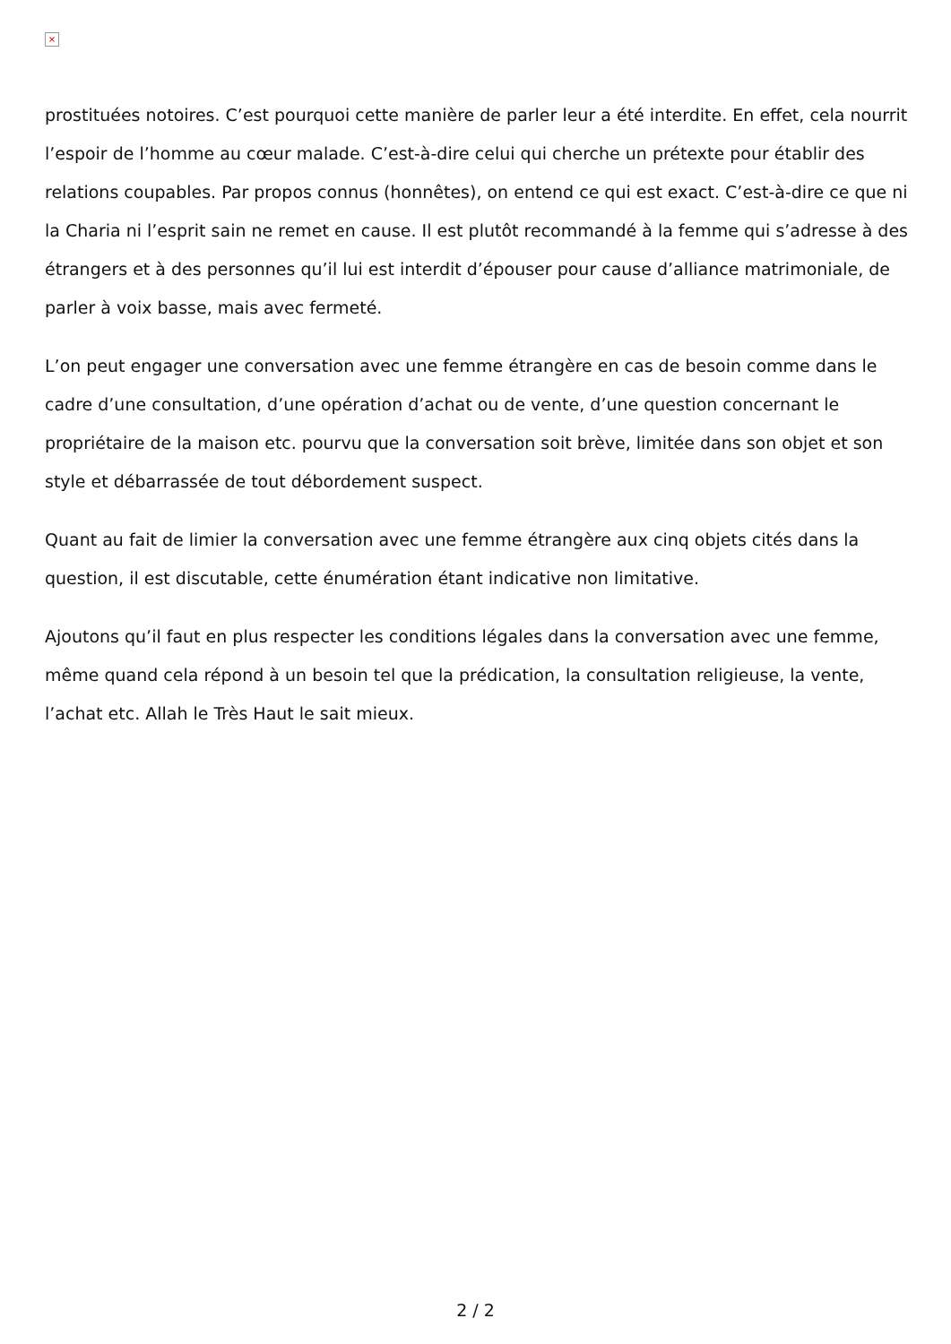×
prostituées notoires. C’est pourquoi cette manière de parler leur a été interdite. En effet, cela nourrit l’espoir de l’homme au cœur malade. C’est-à-dire celui qui cherche un prétexte pour établir des relations coupables. Par propos connus (honnêtes), on entend ce qui est exact. C’est-à-dire ce que ni la Charia ni l’esprit sain ne remet en cause. Il est plutôt recommandé à la femme qui s’adresse à des étrangers et à des personnes qu’il lui est interdit d’épouser pour cause d’alliance matrimoniale, de parler à voix basse, mais avec fermeté.
L’on peut engager une conversation avec une femme étrangère en cas de besoin comme dans le cadre d’une consultation, d’une opération d’achat ou de vente, d’une question concernant le propriétaire de la maison etc. pourvu que la conversation soit brève, limitée dans son objet et son style et débarrassée de tout débordement suspect.
Quant au fait de limier la conversation avec une femme étrangère aux cinq objets cités dans la question, il est discutable, cette énumération étant indicative non limitative.
Ajoutons qu’il faut en plus respecter les conditions légales dans la conversation avec une femme, même quand cela répond à un besoin tel que la prédication, la consultation religieuse, la vente, l’achat etc. Allah le Très Haut le sait mieux.
2 / 2